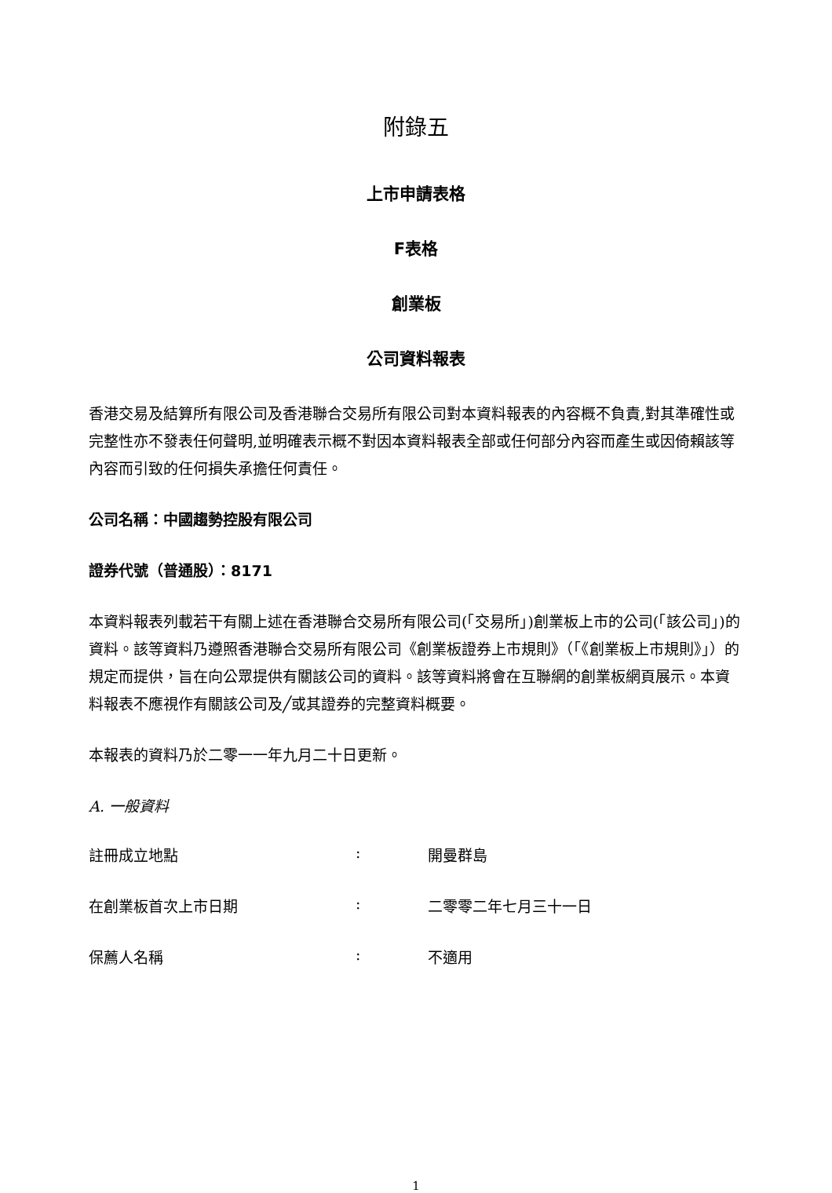附錄五
上市申請表格
F表格
創業板
公司資料報表
香港交易及結算所有限公司及香港聯合交易所有限公司對本資料報表的內容概不負責,對其準確性或完整性亦不發表任何聲明,並明確表示概不對因本資料報表全部或任何部分內容而產生或因倚賴該等內容而引致的任何損失承擔任何責任。
公司名稱：中國趨勢控股有限公司
證券代號（普通股）：8171
本資料報表列載若干有關上述在香港聯合交易所有限公司(「交易所」)創業板上市的公司(「該公司」)的資料。該等資料乃遵照香港聯合交易所有限公司《創業板證券上市規則》（「《創業板上市規則》」）的規定而提供，旨在向公眾提供有關該公司的資料。該等資料將會在互聯網的創業板網頁展示。本資料報表不應視作有關該公司及╱或其證券的完整資料概要。
本報表的資料乃於二零一一年九月二十日更新。
A. 一般資料
註冊成立地點: 開曼群島
在創業板首次上市日期: 二零零二年七月三十一日
保薦人名稱: 不適用
1